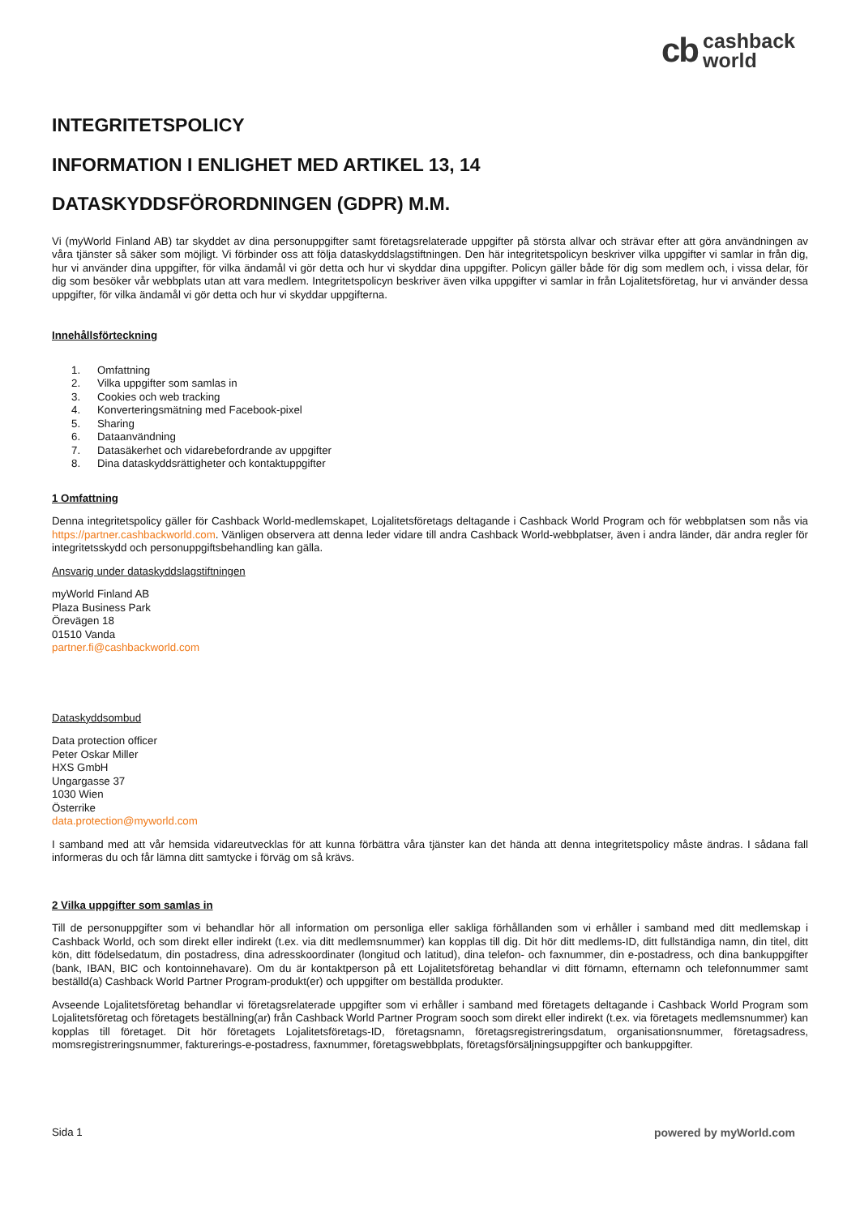cb cashback
world
INTEGRITETSPOLICY
INFORMATION I ENLIGHET MED ARTIKEL 13, 14
DATASKYDDSFÖRORDNINGEN (GDPR) M.M.
Vi (myWorld Finland AB) tar skyddet av dina personuppgifter samt företagsrelaterade uppgifter på största allvar och strävar efter att göra användningen av våra tjänster så säker som möjligt. Vi förbinder oss att följa dataskyddslagstiftningen. Den här integritetspolicyn beskriver vilka uppgifter vi samlar in från dig, hur vi använder dina uppgifter, för vilka ändamål vi gör detta och hur vi skyddar dina uppgifter. Policyn gäller både för dig som medlem och, i vissa delar, för dig som besöker vår webbplats utan att vara medlem. Integritetspolicyn beskriver även vilka uppgifter vi samlar in från Lojalitetsföretag, hur vi använder dessa uppgifter, för vilka ändamål vi gör detta och hur vi skyddar uppgifterna.
Innehållsförteckning
1. Omfattning
2. Vilka uppgifter som samlas in
3. Cookies och web tracking
4. Konverteringsmätning med Facebook-pixel
5. Sharing
6. Dataanvändning
7. Datasäkerhet och vidarebefordrande av uppgifter
8. Dina dataskyddsrättigheter och kontaktuppgifter
1 Omfattning
Denna integritetspolicy gäller för Cashback World-medlemskapet, Lojalitetsföretags deltagande i Cashback World Program och för webbplatsen som nås via https://partner.cashbackworld.com. Vänligen observera att denna leder vidare till andra Cashback World-webbplatser, även i andra länder, där andra regler för integritetsskydd och personuppgiftsbehandling kan gälla.
Ansvarig under dataskyddslagstiftningen
myWorld Finland AB
Plaza Business Park
Örevägen 18
01510 Vanda
partner.fi@cashbackworld.com
Dataskyddsombud
Data protection officer
Peter Oskar Miller
HXS GmbH
Ungargasse 37
1030 Wien
Österrike
data.protection@myworld.com
I samband med att vår hemsida vidareutvecklas för att kunna förbättra våra tjänster kan det hända att denna integritetspolicy måste ändras. I sådana fall informeras du och får lämna ditt samtycke i förväg om så krävs.
2 Vilka uppgifter som samlas in
Till de personuppgifter som vi behandlar hör all information om personliga eller sakliga förhållanden som vi erhåller i samband med ditt medlemskap i Cashback World, och som direkt eller indirekt (t.ex. via ditt medlemsnummer) kan kopplas till dig. Dit hör ditt medlems-ID, ditt fullständiga namn, din titel, ditt kön, ditt födelsedatum, din postadress, dina adresskoordinater (longitud och latitud), dina telefon- och faxnummer, din e-postadress, och dina bankuppgifter (bank, IBAN, BIC och kontoinnehavare). Om du är kontaktperson på ett Lojalitetsföretag behandlar vi ditt förnamn, efternamn och telefonnummer samt beställd(a) Cashback World Partner Program-produkt(er) och uppgifter om beställda produkter.
Avseende Lojalitetsföretag behandlar vi företagsrelaterade uppgifter som vi erhåller i samband med företagets deltagande i Cashback World Program som Lojalitetsföretag och företagets beställning(ar) från Cashback World Partner Program sooch som direkt eller indirekt (t.ex. via företagets medlemsnummer) kan kopplas till företaget. Dit hör företagets Lojalitetsföretags-ID, företagsnamn, företagsregistreringsdatum, organisationsnummer, företagsadress, momsregistreringsnummer, fakturerings-e-postadress, faxnummer, företagswebbplats, företagsförsäljningsuppgifter och bankuppgifter.
Sida 1 powered by myWorld.com